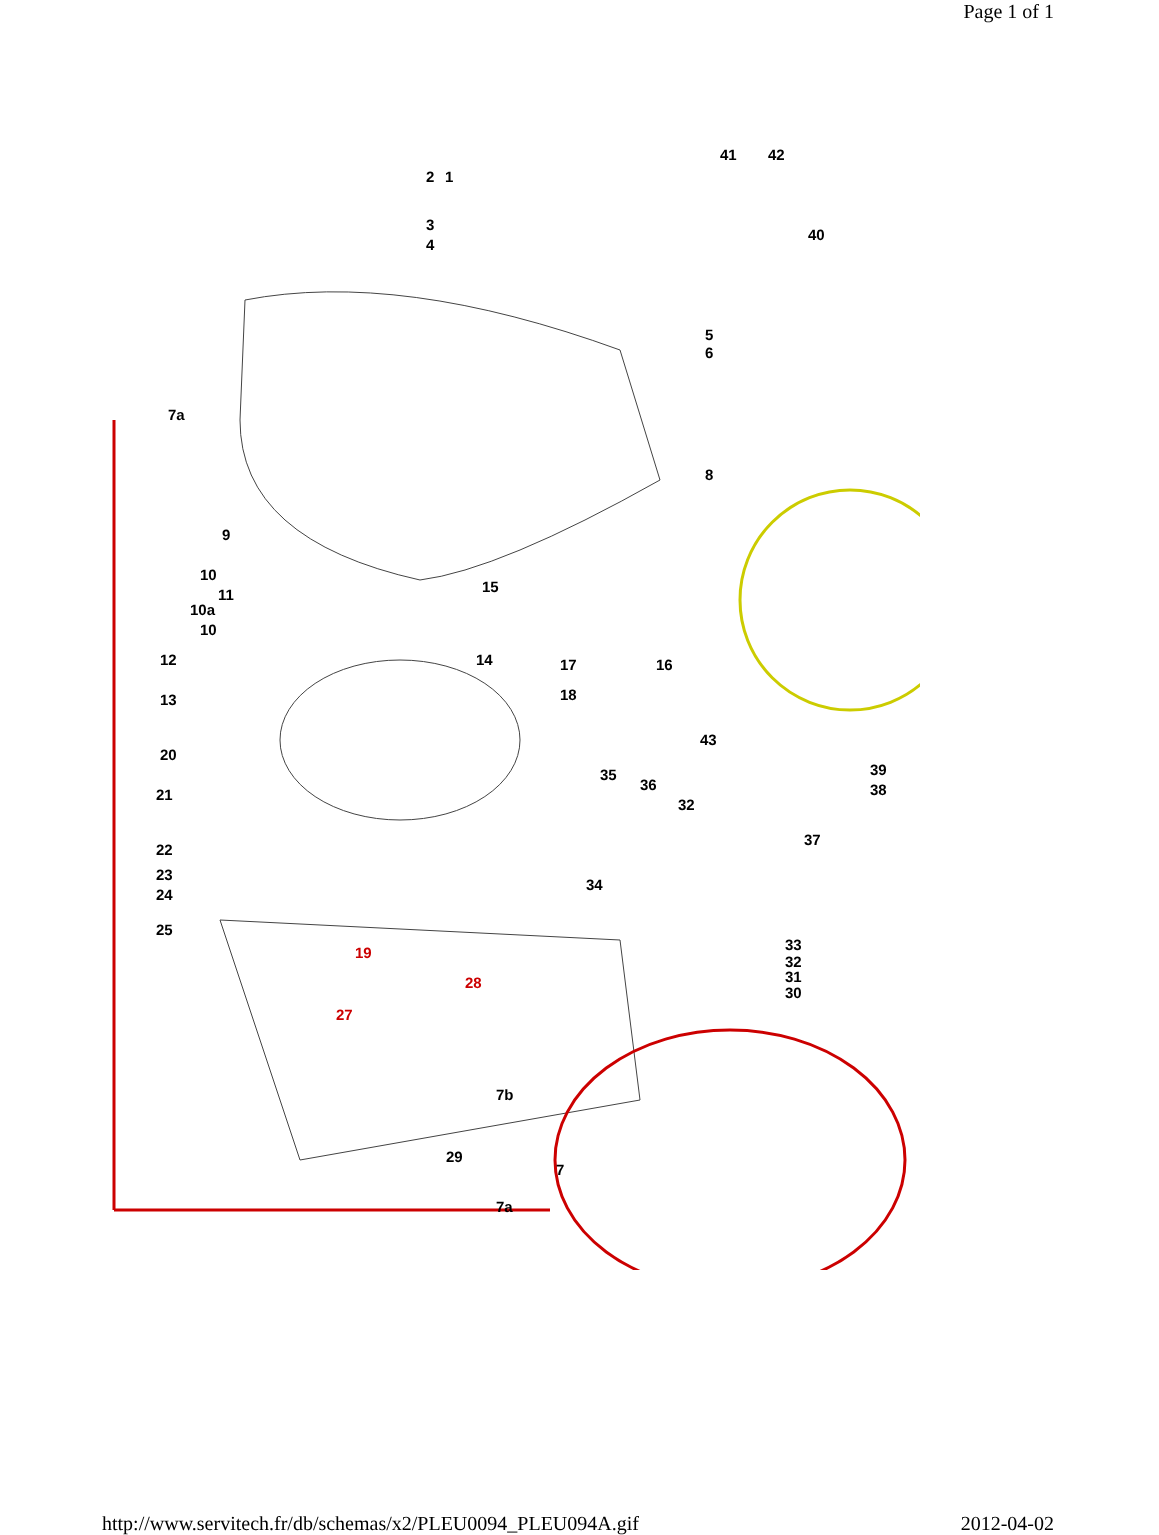Page 1 of 1
2
1
3
4
41
42
40
5
6
8
7a
9
10
11
10a
10
12
15
14
17
18
16
13
20
43
39
35
36
32
38
21
22
23
24
34
37
25
19
33
32
31
30
28
27
7b
7
29
7a
http://www.servitech.fr/db/schemas/x2/PLEU0094_PLEU094A.gif 2012-04-02